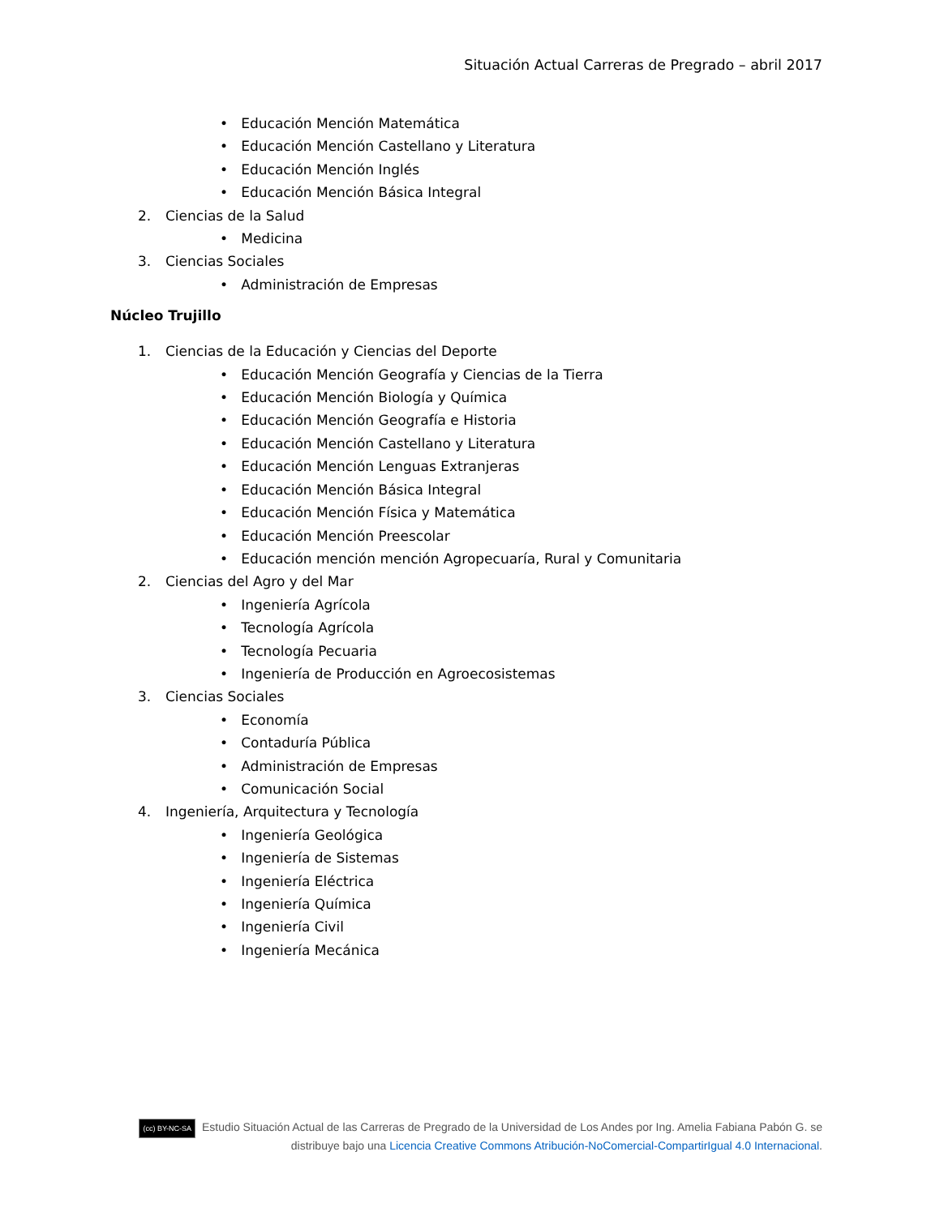Situación Actual Carreras de Pregrado – abril 2017
• Educación Mención Matemática
• Educación Mención Castellano y Literatura
• Educación Mención Inglés
• Educación Mención Básica Integral
2. Ciencias de la Salud
• Medicina
3. Ciencias Sociales
• Administración de Empresas
Núcleo Trujillo
1. Ciencias de la Educación y Ciencias del Deporte
• Educación Mención Geografía y Ciencias de la Tierra
• Educación Mención Biología y Química
• Educación Mención Geografía e Historia
• Educación Mención Castellano y Literatura
• Educación Mención Lenguas Extranjeras
• Educación Mención Básica Integral
• Educación Mención Física y Matemática
• Educación Mención Preescolar
• Educación mención mención Agropecuaría, Rural y Comunitaria
2. Ciencias del Agro y del Mar
• Ingeniería Agrícola
• Tecnología Agrícola
• Tecnología Pecuaria
• Ingeniería de Producción en Agroecosistemas
3. Ciencias Sociales
• Economía
• Contaduría Pública
• Administración de Empresas
• Comunicación Social
4. Ingeniería, Arquitectura y Tecnología
• Ingeniería Geológica
• Ingeniería de Sistemas
• Ingeniería Eléctrica
• Ingeniería Química
• Ingeniería Civil
• Ingeniería Mecánica
(cc) BY-NC-SA Estudio Situación Actual de las Carreras de Pregrado de la Universidad de Los Andes por Ing. Amelia Fabiana Pabón G. se distribuye bajo una Licencia Creative Commons Atribución-NoComercial-CompartirIgual 4.0 Internacional.